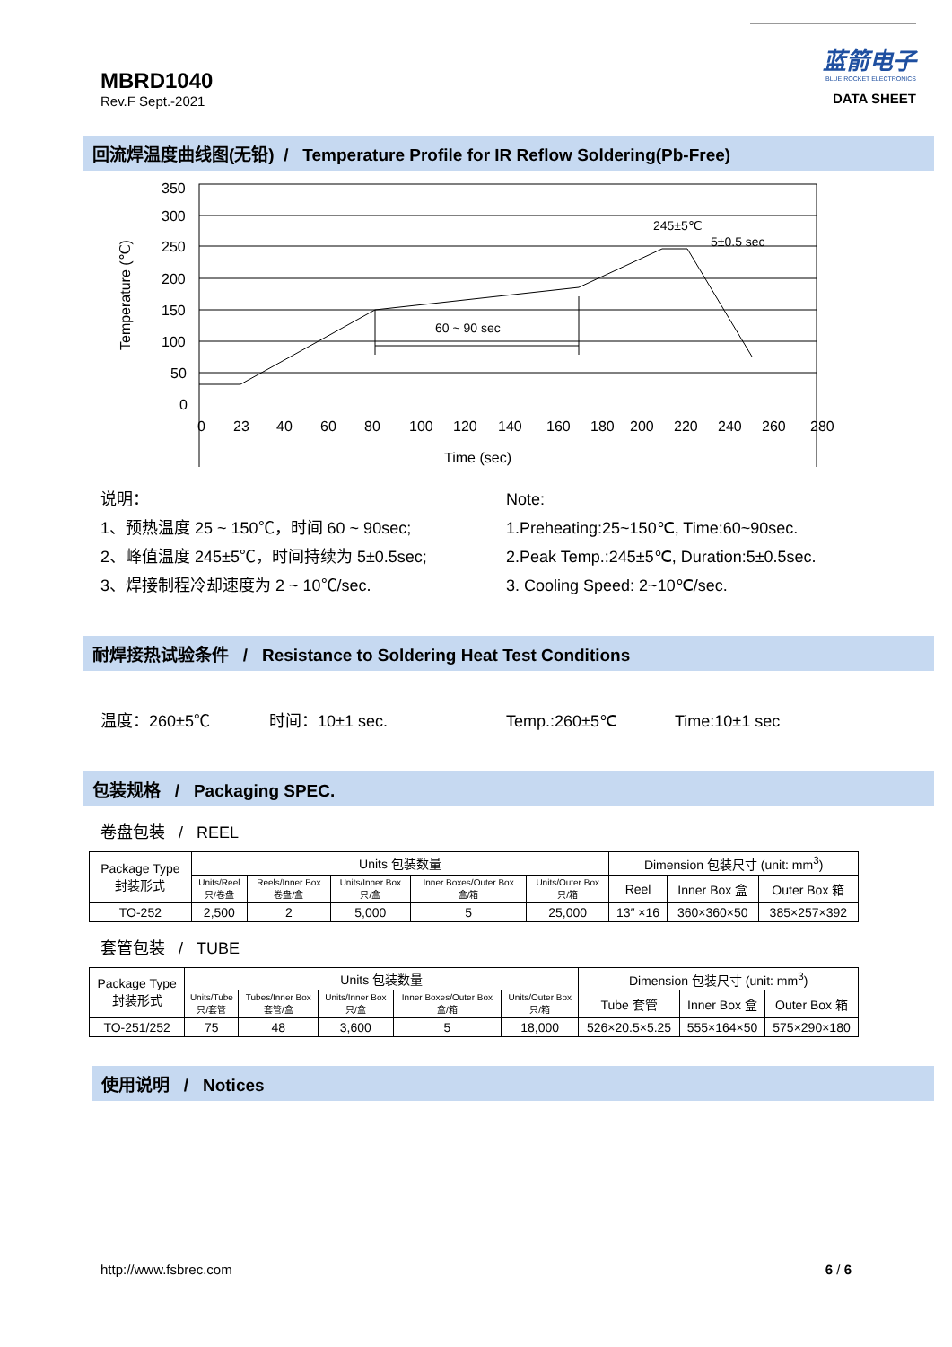MBRD1040
Rev.F Sept.-2021
蓝箭电子
BLUE ROCKET ELECTRONICS
DATA SHEET
回流焊温度曲线图(无铅) / Temperature Profile for IR Reflow Soldering(Pb-Free)
350
300
250
200
150
100
50
0
0
23
40
60
80
100
120
140
160
180
200
220
240
260
280
Time (sec)
Temperature (℃)
60 ~ 90 sec
245±5℃
5±0.5 sec
说明：
1、预热温度 25 ~ 150℃，时间 60 ~ 90sec;
2、峰值温度 245±5℃，时间持续为 5±0.5sec;
3、焊接制程冷却速度为 2 ~ 10℃/sec.
Note:
1.Preheating:25~150℃, Time:60~90sec.
2.Peak Temp.:245±5℃, Duration:5±0.5sec.
3. Cooling Speed: 2~10℃/sec.
耐焊接热试验条件 / Resistance to Soldering Heat Test Conditions
温度：260±5℃ 时间：10±1 sec. Temp.:260±5℃ Time:10±1 sec
包装规格 / Packaging SPEC.
卷盘包装 / REEL
| Package Type 封装形式 | Units 包装数量 | | | | | Dimension 包装尺寸 (unit: mm<sup>3</sup>) | | |
| --- | --- | --- | --- | --- | --- | --- | --- | --- |
| | Units/Reel 只/卷盘 | Reels/Inner Box 卷盘/盒 | Units/Inner Box 只/盒 | Inner Boxes/Outer Box 盒/箱 | Units/Outer Box 只/箱 | Reel | Inner Box 盒 | Outer Box 箱 |
| TO-252 | 2,500 | 2 | 5,000 | 5 | 25,000 | 13″ ×16 | 360×360×50 | 385×257×392 |
套管包装 / TUBE
| Package Type 封装形式 | Units 包装数量 | | | | | Dimension 包装尺寸 (unit: mm<sup>3</sup>) | | |
| --- | --- | --- | --- | --- | --- | --- | --- | --- |
| | Units/Tube 只/套管 | Tubes/Inner Box 套管/盒 | Units/Inner Box 只/盒 | Inner Boxes/Outer Box 盒/箱 | Units/Outer Box 只/箱 | Tube 套管 | Inner Box 盒 | Outer Box 箱 |
| TO-251/252 | 75 | 48 | 3,600 | 5 | 18,000 | 526×20.5×5.25 | 555×164×50 | 575×290×180 |
使用说明 / Notices
http://www.fsbrec.com 6 / 6